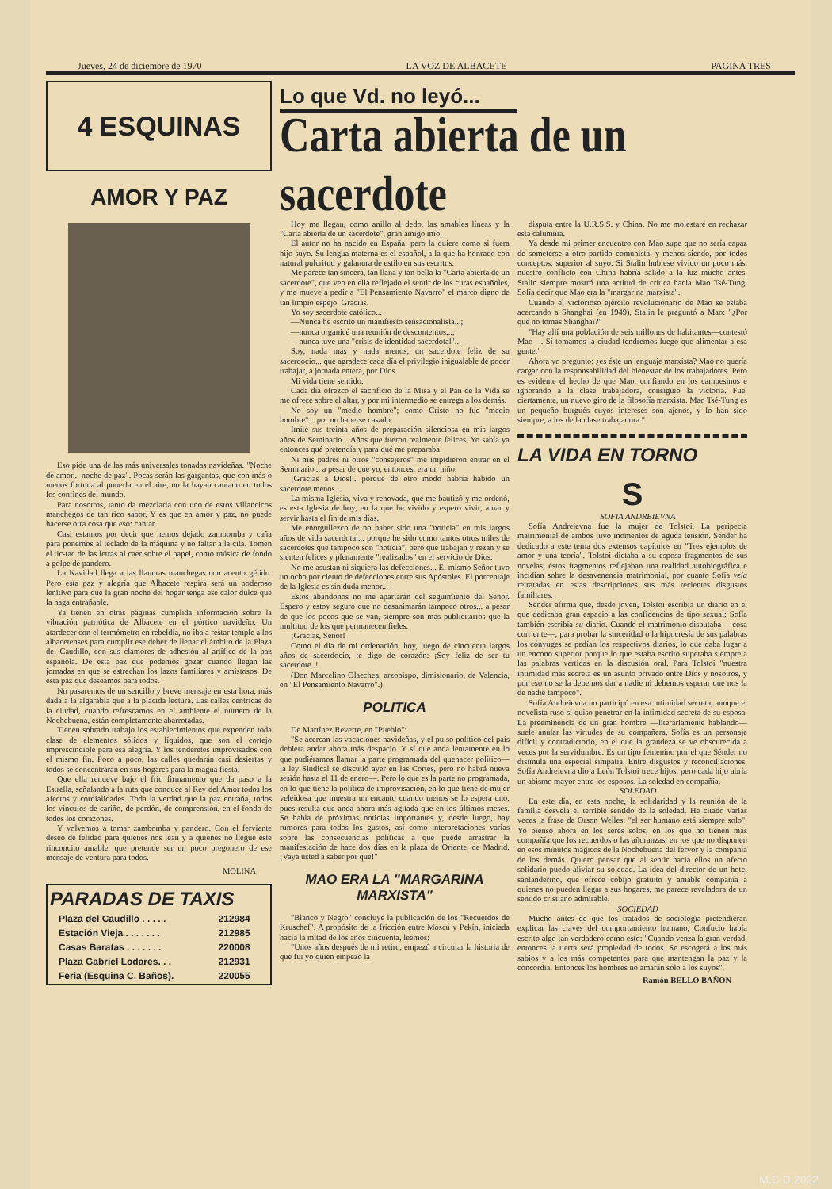Jueves, 24 de diciembre de 1970 LA VOZ DE ALBACETE PAGINA TRES
4 ESQUINAS
AMOR Y PAZ
Eso pide una de las más universales tonadas navideñas. "Noche de amor... noche de paz". Pocas serán las gargantas, que con más o menos fortuna al ponerla en el aire, no la hayan cantado en todos los confines del mundo.
Para nosotros, tanto da mezclarla con uno de estos villancicos manchegos de tan rico sabor. Y es que en amor y paz, no puede hacerse otra cosa que eso: cantar.
Casi estamos por decir que hemos dejado zambomba y caña para ponernos al teclado de la máquina y no faltar a la cita. Tomen el tic-tac de las letras al caer sobre el papel, como música de fondo a golpe de pandero.
La Navidad llega a las llanuras manchegas con acento gélido. Pero esta paz y alegría que Albacete respira será un poderoso lenitivo para que la gran noche del hogar tenga ese calor dulce que la haga entrañable.
Ya tienen en otras páginas cumplida información sobre la vibración patriótica de Albacete en el pórtico navideño. Un atardecer con el termómetro en rebeldía, no iba a restar temple a los albacetenses para cumplir ese deber de llenar el ámbito de la Plaza del Caudillo, con sus clamores de adhesión al artífice de la paz española. De esta paz que podemos gozar cuando llegan las jornadas en que se estrechan los lazos familiares y amistosos. De esta paz que deseamos para todos.
No pasaremos de un sencillo y breve mensaje en esta hora, más dada a la algarabía que a la plácida lectura. Las calles céntricas de la ciudad, cuando refrescamos en el ambiente el número de la Nochebuena, están completamente abarrotadas.
Tienen sobrado trabajo los establecimientos que expenden toda clase de elementos sólidos y líquidos, que son el cortejo imprescindible para esa alegría. Y los tenderetes improvisados con el mismo fin. Poco a poco, las calles quedarán casi desiertas y todos se concentrarán en sus hogares para la magna fiesta.
Que ella renueve bajo el frío firmamento que da paso a la Estrella, señalando a la ruta que conduce al Rey del Amor todos los afectos y cordialidades. Toda la verdad que la paz entraña, todos los vínculos de cariño, de perdón, de comprensión, en el fondo de todos los corazones.
Y volvemos a tomar zambomba y pandero. Con el ferviente deseo de felidad para quienes nos lean y a quienes no llegue este rinconcito amable, que pretende ser un poco pregonero de ese mensaje de ventura para todos.
MOLINA
| PARADAS DE TAXIS | |
| --- | --- |
| Plaza del Caudillo . . . . . | 212984 |
| Estación Vieja . . . . . . . | 212985 |
| Casas Baratas . . . . . . . | 220008 |
| Plaza Gabriel Lodares. . . | 212931 |
| Feria (Esquina C. Baños). | 220055 |
Lo que Vd. no leyó...
Carta abierta de un sacerdote
Hoy me llegan, como anillo al dedo, las amables líneas y la "Carta abierta de un sacerdote", gran amigo mío.
El autor no ha nacido en España, pero la quiere como si fuera hijo suyo. Su lengua materna es el español, a la que ha honrado con natural pulcritud y galanura de estilo en sus escritos.
Me parece tan sincera, tan llana y tan bella la "Carta abierta de un sacerdote", que veo en ella reflejado el sentir de los curas españoles, y me mueve a pedir a "El Pensamiento Navarro" el marco digno de tan limpio espejo. Gracias.
Yo soy sacerdote católico...
—Nunca he escrito un manifiesto sensacionalista...;
—nunca organicé una reunión de descontentos...;
—nunca tuve una "crisis de identidad sacerdotal"...
Soy, nada más y nada menos, un sacerdote feliz de su sacerdocio... que agradece cada día el privilegio inigualable de poder trabajar, a jornada entera, por Dios.
Mi vida tiene sentido.
Cada día ofrezco el sacrificio de la Misa y el Pan de la Vida se me ofrece sobre el altar, y por mi intermedio se entrega a los demás.
No soy un "medio hombre"; como Cristo no fue "medio hombre"... por no haberse casado.
Imité sus treinta años de preparación silenciosa en mis largos años de Seminario... Años que fueron realmente felices. Yo sabía ya entonces qué pretendía y para qué me preparaba.
Ni mis padres ni otros "consejeros" me impidieron entrar en el Seminario... a pesar de que yo, entonces, era un niño.
¡Gracias a Dios!.. porque de otro modo habría habido un sacerdote menos...
La misma Iglesia, viva y renovada, que me bautizó y me ordenó, es esta Iglesia de hoy, en la que he vivido y espero vivir, amar y servir hasta el fin de mis días.
Me enorgullezco de no haber sido una "noticia" en mis largos años de vida sacerdotal... porque he sido como tantos otros miles de sacerdotes que tampoco son "noticia", pero que trabajan y rezan y se sienten felices y plenamente "realizados" en el servicio de Dios.
No me asustan ni siquiera las defecciones... El mismo Señor tuvo un ocho por ciento de defecciones entre sus Apóstoles. El porcentaje de la Iglesia es sin duda menor...
Estos abandonos no me apartarán del seguimiento del Señor. Espero y estoy seguro que no desanimarán tampoco otros... a pesar de que los pocos que se van, siempre son más publicitarios que la multitud de los que permanecen fieles.
¡Gracias, Señor!
Como el día de mi ordenación, hoy, luego de cincuenta largos años de sacerdocio, te digo de corazón: ¡Soy feliz de ser tu sacerdote..!
(Don Marcelino Olaechea, arzobispo, dimisionario, de Valencia, en "El Pensamiento Navarro".)
POLITICA
De Martínez Reverte, en "Pueblo":
"Se acercan las vacaciones navideñas, y el pulso político del país debiera andar ahora más despacio. Y sí que anda lentamente en lo que pudiéramos llamar la parte programada del quehacer político—la ley Sindical se discutió ayer en las Cortes, pero no habrá nueva sesión hasta el 11 de enero—. Pero lo que es la parte no programada, en lo que tiene la política de improvisación, en lo que tiene de mujer veleidosa que muestra un encanto cuando menos se lo espera uno, pues resulta que anda ahora más agitada que en los últimos meses. Se habla de próximas noticias importantes y, desde luego, hay rumores para todos los gustos, así como interpretaciones varias sobre las consecuencias políticas a que puede arrastrar la manifestación de hace dos días en la plaza de Oriente, de Madrid. ¡Vaya usted a saber por qué!"
MAO ERA LA "MARGARINA MARXISTA"
"Blanco y Negro" concluye la publicación de los "Recuerdos de Kruschef". A propósito de la fricción entre Moscú y Pekín, iniciada hacia la mitad de los años cincuenta, leemos:
"Unos años después de mi retiro, empezó a circular la historia de que fui yo quien empezó la
disputa entre la U.R.S.S. y China. No me molestaré en rechazar esta calumnia.
Ya desde mi primer encuentro con Mao supe que no sería capaz de someterse a otro partido comunista, y menos siendo, por todos conceptos, superior al suyo. Si Stalin hubiese vivido un poco más, nuestro conflicto con China habría salido a la luz mucho antes. Stalin siempre mostró una actitud de crítica hacia Mao Tsé-Tung. Solía decir que Mao era la "margarina marxista".
Cuando el victorioso ejército revolucionario de Mao se estaba acercando a Shanghai (en 1949), Stalin le preguntó a Mao: "¿Por qué no tomas Shanghai?"
"Hay allí una población de seis millones de habitantes—contestó Mao—. Si tomamos la ciudad tendremos luego que alimentar a esa gente."
Ahora yo pregunto: ¿es éste un lenguaje marxista? Mao no quería cargar con la responsabilidad del bienestar de los trabajadores. Pero es evidente el hecho de que Mao, confiando en los campesinos e ignorando a la clase trabajadora, consiguió la victoria. Fue, ciertamente, un nuevo giro de la filosofía marxista. Mao Tsé-Tung es un pequeño burgués cuyos intereses son ajenos, y lo han sido siempre, a los de la clase trabajadora."
LA VIDA EN TORNO
S
SOFIA ANDREIEVNA
Sofía Andreievna fue la mujer de Tolstoi. La peripecia matrimonial de ambos tuvo momentos de aguda tensión. Sénder ha dedicado a este tema dos extensos capítulos en "Tres ejemplos de amor y una teoría". Tolstoi dictaba a su esposa fragmentos de sus novelas; éstos fragmentos reflejaban una realidad autobiográfica e incidían sobre la desavenencia matrimonial, por cuanto Sofía veía retratadas en estas descripciones sus más recientes disgustos familiares.
Sénder afirma que, desde joven, Tolstoi escribía un diario en el que dedicaba gran espacio a las confidencias de tipo sexual; Sofía también escribía su diario. Cuando el matrimonio disputaba —cosa corriente—, para probar la sinceridad o la hipocresía de sus palabras los cónyuges se pedían los respectivos diarios, lo que daba lugar a un encono superior porque lo que estaba escrito superaba siempre a las palabras vertidas en la discusión oral. Para Tolstoi "nuestra intimidad más secreta es un asunto privado entre Dios y nosotros, y por eso no se la debemos dar a nadie ni debemos esperar que nos la de nadie tampoco".
Sofía Andreievna no participó en esa intimidad secreta, aunque el novelista ruso sí quiso penetrar en la intimidad secreta de su esposa. La preeminencia de un gran hombre —literariamente hablando— suele anular las virtudes de su compañera. Sofía es un personaje difícil y contradictorio, en el que la grandeza se ve obscurecida a veces por la servidumbre. Es un tipo femenino por el que Sénder no disimula una especial simpatía. Entre disgustos y reconciliaciones, Sofía Andreievna dio a León Tolstoi trece hijos, pero cada hijo abría un abismo mayor entre los esposos. La soledad en compañía.
SOLEDAD
En este día, en esta noche, la solidaridad y la reunión de la familia desvela el terrible sentido de la soledad. He citado varias veces la frase de Orson Welles: "el ser humano está siempre solo". Yo pienso ahora en los seres solos, en los que no tienen más compañía que los recuerdos o las añoranzas, en los que no disponen en esos minutos mágicos de la Nochebuena del fervor y la compañía de los demás. Quiero pensar que al sentir hacia ellos un afecto solidario puedo aliviar su soledad. La idea del director de un hotel santanderino, que ofrece cobijo gratuito y amable compañía a quienes no pueden llegar a sus hogares, me parece reveladora de un sentido cristiano admirable.
SOCIEDAD
Mucho antes de que los tratados de sociología pretendieran explicar las claves del comportamiento humano, Confucio había escrito algo tan verdadero como esto: "Cuando venza la gran verdad, entonces la tierra será propiedad de todos. Se escogerá a los más sabios y a los más competentes para que mantengan la paz y la concordia. Entonces los hombres no amarán sólo a los suyos".
Ramón BELLO BAÑON
M.C.D.2022